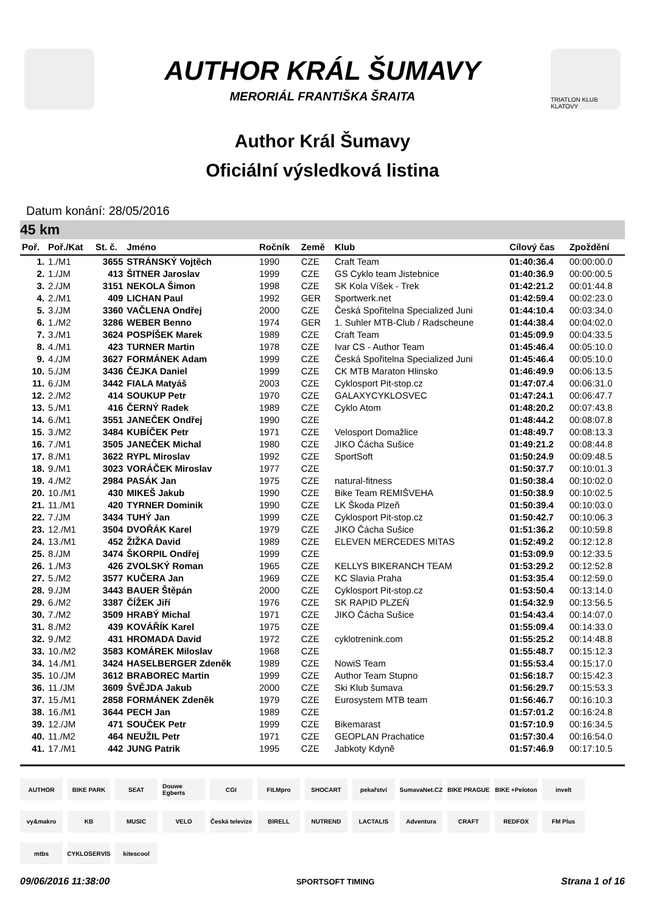AUTHOR KRÁL ŠUMAVY
MERORIÁL FRANTIŠKA ŠRAITA
TRIATLON KLUB KLATOVY
Author Král Šumavy
Oficiální výsledková listina
Datum konání: 28/05/2016
45 km
| Poř. | Poř./Kat | St. č. | Jméno | Ročník | Země | Klub | Cílový čas | Zpoždění |
| --- | --- | --- | --- | --- | --- | --- | --- | --- |
| 1. | 1./M1 | 3655 | STRÁNSKÝ Vojtěch | 1990 | CZE | Craft Team | 01:40:36.4 | 00:00:00.0 |
| 2. | 1./JM | 413 | ŠITNER Jaroslav | 1999 | CZE | GS Cyklo team Jistebnice | 01:40:36.9 | 00:00:00.5 |
| 3. | 2./JM | 3151 | NEKOLA Šimon | 1998 | CZE | SK Kola Víšek - Trek | 01:42:21.2 | 00:01:44.8 |
| 4. | 2./M1 | 409 | LICHAN Paul | 1992 | GER | Sportwerk.net | 01:42:59.4 | 00:02:23.0 |
| 5. | 3./JM | 3360 | VAČLENA Ondřej | 2000 | CZE | Česká Spořitelna Specialized Juni | 01:44:10.4 | 00:03:34.0 |
| 6. | 1./M2 | 3286 | WEBER Benno | 1974 | GER | 1. Suhler MTB-Club / Radscheune | 01:44:38.4 | 00:04:02.0 |
| 7. | 3./M1 | 3624 | POSPÍŠEK Marek | 1989 | CZE | Craft Team | 01:45:09.9 | 00:04:33.5 |
| 8. | 4./M1 | 423 | TURNER Martin | 1978 | CZE | Ivar CS - Author Team | 01:45:46.4 | 00:05:10.0 |
| 9. | 4./JM | 3627 | FORMÁNEK Adam | 1999 | CZE | Česká Spořitelna Specialized Juni | 01:45:46.4 | 00:05:10.0 |
| 10. | 5./JM | 3436 | ČEJKA Daniel | 1999 | CZE | CK MTB Maraton Hlinsko | 01:46:49.9 | 00:06:13.5 |
| 11. | 6./JM | 3442 | FIALA Matyáš | 2003 | CZE | Cyklosport Pit-stop.cz | 01:47:07.4 | 00:06:31.0 |
| 12. | 2./M2 | 414 | SOUKUP Petr | 1970 | CZE | GALAXYCYKLOSVEC | 01:47:24.1 | 00:06:47.7 |
| 13. | 5./M1 | 416 | ČERNÝ Radek | 1989 | CZE | Cyklo Atom | 01:48:20.2 | 00:07:43.8 |
| 14. | 6./M1 | 3551 | JANEČEK Ondřej | 1990 | CZE | | 01:48:44.2 | 00:08:07.8 |
| 15. | 3./M2 | 3484 | KUBÍČEK Petr | 1971 | CZE | Velosport Domažlice | 01:48:49.7 | 00:08:13.3 |
| 16. | 7./M1 | 3505 | JANEČEK Michal | 1980 | CZE | JIKO Čácha Sušice | 01:49:21.2 | 00:08:44.8 |
| 17. | 8./M1 | 3622 | RYPL Miroslav | 1992 | CZE | SportSoft | 01:50:24.9 | 00:09:48.5 |
| 18. | 9./M1 | 3023 | VORÁČEK Miroslav | 1977 | CZE | | 01:50:37.7 | 00:10:01.3 |
| 19. | 4./M2 | 2984 | PASÁK Jan | 1975 | CZE | natural-fitness | 01:50:38.4 | 00:10:02.0 |
| 20. | 10./M1 | 430 | MIKEŠ Jakub | 1990 | CZE | Bike Team REMIŠVEHA | 01:50:38.9 | 00:10:02.5 |
| 21. | 11./M1 | 420 | TYRNER Dominik | 1990 | CZE | LK Škoda Plzeň | 01:50:39.4 | 00:10:03.0 |
| 22. | 7./JM | 3434 | TUHÝ Jan | 1999 | CZE | Cyklosport Pit-stop.cz | 01:50:42.7 | 00:10:06.3 |
| 23. | 12./M1 | 3504 | DVOŘÁK Karel | 1979 | CZE | JIKO Čácha Sušice | 01:51:36.2 | 00:10:59.8 |
| 24. | 13./M1 | 452 | ŽIŽKA David | 1989 | CZE | ELEVEN MERCEDES MITAS | 01:52:49.2 | 00:12:12.8 |
| 25. | 8./JM | 3474 | ŠKORPIL Ondřej | 1999 | CZE | | 01:53:09.9 | 00:12:33.5 |
| 26. | 1./M3 | 426 | ZVOLSKÝ Roman | 1965 | CZE | KELLYS BIKERANCH TEAM | 01:53:29.2 | 00:12:52.8 |
| 27. | 5./M2 | 3577 | KUČERA Jan | 1969 | CZE | KC Slavia Praha | 01:53:35.4 | 00:12:59.0 |
| 28. | 9./JM | 3443 | BAUER Štěpán | 2000 | CZE | Cyklosport Pit-stop.cz | 01:53:50.4 | 00:13:14.0 |
| 29. | 6./M2 | 3387 | ČÍŽEK Jiří | 1976 | CZE | SK RAPID PLZEŇ | 01:54:32.9 | 00:13:56.5 |
| 30. | 7./M2 | 3509 | HRABÝ Michal | 1971 | CZE | JIKO Čácha Sušice | 01:54:43.4 | 00:14:07.0 |
| 31. | 8./M2 | 439 | KOVÁŘÍK Karel | 1975 | CZE | | 01:55:09.4 | 00:14:33.0 |
| 32. | 9./M2 | 431 | HROMADA David | 1972 | CZE | cyklotrenink.com | 01:55:25.2 | 00:14:48.8 |
| 33. | 10./M2 | 3583 | KOMÁREK Miloslav | 1968 | CZE | | 01:55:48.7 | 00:15:12.3 |
| 34. | 14./M1 | 3424 | HASELBERGER Zdeněk | 1989 | CZE | NowiS Team | 01:55:53.4 | 00:15:17.0 |
| 35. | 10./JM | 3612 | BRABOREC Martin | 1999 | CZE | Author Team Stupno | 01:56:18.7 | 00:15:42.3 |
| 36. | 11./JM | 3609 | ŠVĚJDA Jakub | 2000 | CZE | Ski Klub šumava | 01:56:29.7 | 00:15:53.3 |
| 37. | 15./M1 | 2858 | FORMÁNEK Zdeněk | 1979 | CZE | Eurosystem MTB team | 01:56:46.7 | 00:16:10.3 |
| 38. | 16./M1 | 3644 | PECH Jan | 1989 | CZE | | 01:57:01.2 | 00:16:24.8 |
| 39. | 12./JM | 471 | SOUČEK Petr | 1999 | CZE | Bikemarast | 01:57:10.9 | 00:16:34.5 |
| 40. | 11./M2 | 464 | NEUŽIL Petr | 1971 | CZE | GEOPLAN Prachatice | 01:57:30.4 | 00:16:54.0 |
| 41. | 17./M1 | 442 | JUNG Patrik | 1995 | CZE | Jabkoty Kdyně | 01:57:46.9 | 00:17:10.5 |
AUTHOR BIKE PARK SEAT Douwe Egberts CGI FILMpro SHOCART pekařství SumavaNet.CZ BIKE PRAGUE BIKE +Peloton invelt vy&makro KB MUSIC VELO Česká televize BIRELL NUTREND LACTALIS Adventura CRAFT REDFOX FM Plus mtbs CYKLOSERVIS kitescool
09/06/2016 11:38:00 SPORTSOFT TIMING Strana 1 of 16